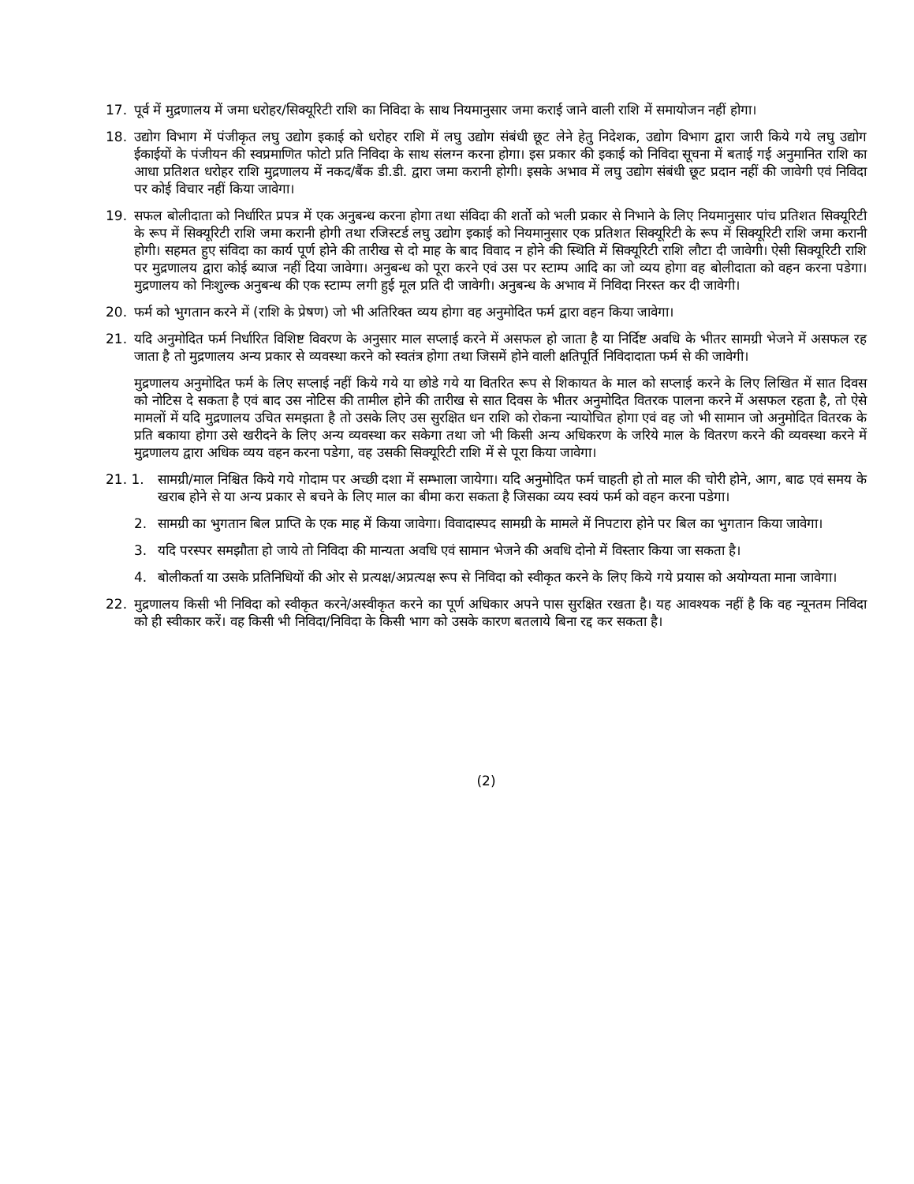17. पूर्व में मुद्रणालय में जमा धरोहर/सिक्यूरिटी राशि का निविदा के साथ नियमानुसार जमा कराई जाने वाली राशि में समायोजन नहीं होगा।
18. उद्योग विभाग में पंजीकृत लघु उद्योग इकाई को धरोहर राशि में लघु उद्योग संबंधी छूट लेने हेतु निदेशक, उद्योग विभाग द्वारा जारी किये गये लघु उद्योग ईकाईयों के पंजीयन की स्वप्रमाणित फोटो प्रति निविदा के साथ संलग्न करना होगा। इस प्रकार की इकाई को निविदा सूचना में बताई गई अनुमानित राशि का आधा प्रतिशत धरोहर राशि मुद्रणालय में नकद/बैंक डी.डी. द्वारा जमा करानी होगी। इसके अभाव में लघु उद्योग संबंधी छूट प्रदान नहीं की जावेगी एवं निविदा पर कोई विचार नहीं किया जावेगा।
19. सफल बोलीदाता को निर्धारित प्रपत्र में एक अनुबन्ध करना होगा तथा संविदा की शर्तो को भली प्रकार से निभाने के लिए नियमानुसार पांच प्रतिशत सिक्यूरिटी के रूप में सिक्यूरिटी राशि जमा करानी होगी तथा रजिस्टर्ड लघु उद्योग इकाई को नियमानुसार एक प्रतिशत सिक्यूरिटी के रूप में सिक्यूरिटी राशि जमा करानी होगी। सहमत हुए संविदा का कार्य पूर्ण होने की तारीख से दो माह के बाद विवाद न होने की स्थिति में सिक्यूरिटी राशि लौटा दी जावेगी। ऐसी सिक्यूरिटी राशि पर मुद्रणालय द्वारा कोई ब्याज नहीं दिया जावेगा। अनुबन्ध को पूरा करने एवं उस पर स्टाम्प आदि का जो व्यय होगा वह बोलीदाता को वहन करना पडेगा। मुद्रणालय को निःशुल्क अनुबन्ध की एक स्टाम्प लगी हुई मूल प्रति दी जावेगी। अनुबन्ध के अभाव में निविदा निरस्त कर दी जावेगी।
20. फर्म को भुगतान करने में (राशि के प्रेषण) जो भी अतिरिक्त व्यय होगा वह अनुमोदित फर्म द्वारा वहन किया जावेगा।
21. यदि अनुमोदित फर्म निर्धारित विशिष्ट विवरण के अनुसार माल सप्लाई करने में असफल हो जाता है या निर्दिष्ट अवधि के भीतर सामग्री भेजने में असफल रह जाता है तो मुद्रणालय अन्य प्रकार से व्यवस्था करने को स्वतंत्र होगा तथा जिसमें होने वाली क्षतिपूर्ति निविदादाता फर्म से की जावेगी।
मुद्रणालय अनुमोदित फर्म के लिए सप्लाई नहीं किये गये या छोडे गये या वितरित रूप से शिकायत के माल को सप्लाई करने के लिए लिखित में सात दिवस को नोटिस दे सकता है एवं बाद उस नोटिस की तामील होने की तारीख से सात दिवस के भीतर अनुमोदित वितरक पालना करने में असफल रहता है, तो ऐसे मामलों में यदि मुद्रणालय उचित समझता है तो उसके लिए उस सुरक्षित धन राशि को रोकना न्यायोचित होगा एवं वह जो भी सामान जो अनुमोदित वितरक के प्रति बकाया होगा उसे खरीदने के लिए अन्य व्यवस्था कर सकेगा तथा जो भी किसी अन्य अधिकरण के जरिये माल के वितरण करने की व्यवस्था करने में मुद्रणालय द्वारा अधिक व्यय वहन करना पडेगा, वह उसकी सिक्यूरिटी राशि में से पूरा किया जावेगा।
21. 1. सामग्री/माल निश्चित किये गये गोदाम पर अच्छी दशा में सम्भाला जायेगा। यदि अनुमोदित फर्म चाहती हो तो माल की चोरी होने, आग, बाढ एवं समय के खराब होने से या अन्य प्रकार से बचने के लिए माल का बीमा करा सकता है जिसका व्यय स्वयं फर्म को वहन करना पडेगा।
2. सामग्री का भुगतान बिल प्राप्ति के एक माह में किया जावेगा। विवादास्पद सामग्री के मामले में निपटारा होने पर बिल का भुगतान किया जावेगा।
3. यदि परस्पर समझौता हो जाये तो निविदा की मान्यता अवधि एवं सामान भेजने की अवधि दोनो में विस्तार किया जा सकता है।
4. बोलीकर्ता या उसके प्रतिनिधियों की ओर से प्रत्यक्ष/अप्रत्यक्ष रूप से निविदा को स्वीकृत करने के लिए किये गये प्रयास को अयोग्यता माना जावेगा।
22. मुद्रणालय किसी भी निविदा को स्वीकृत करने/अस्वीकृत करने का पूर्ण अधिकार अपने पास सुरक्षित रखता है। यह आवश्यक नहीं है कि वह न्यूनतम निविदा को ही स्वीकार करें। वह किसी भी निविदा/निविदा के किसी भाग को उसके कारण बतलाये बिना रद्द कर सकता है।
(2)